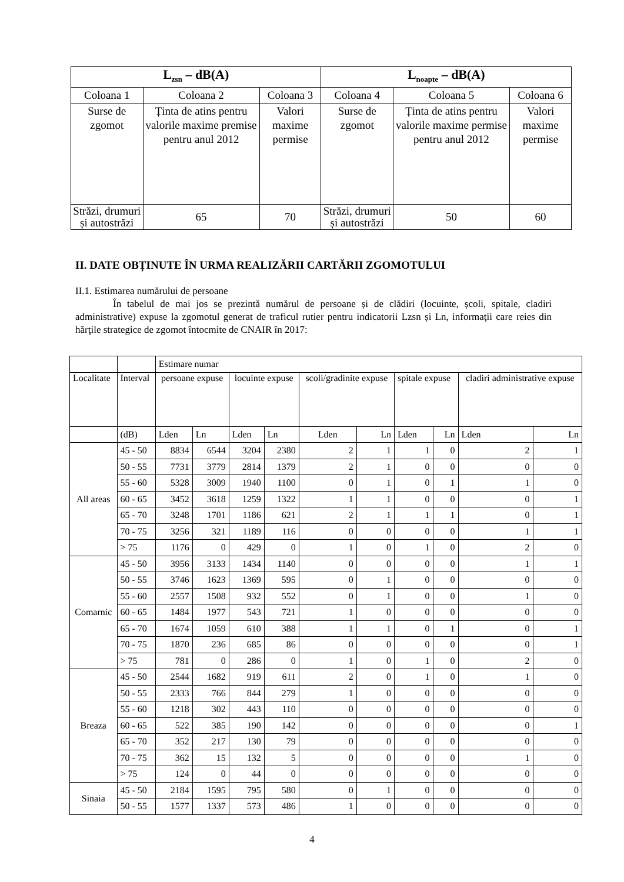| L<sub>zsn</sub> – dB(A) | | | L<sub>noapte</sub> – dB(A) | | |
| --- | --- | --- | --- | --- | --- |
| Coloana 1 | Coloana 2 | Coloana 3 | Coloana 4 | Coloana 5 | Coloana 6 |
| Surse de zgomot | Ținta de atins pentru valorile maxime premise pentru anul 2012 | Valori maxime permise | Surse de zgomot | Ținta de atins pentru valorile maxime permise pentru anul 2012 | Valori maxime permise |
| Străzi, drumuri și autostrăzi | 65 | 70 | Străzi, drumuri și autostrăzi | 50 | 60 |
II. DATE OBȚINUTE ÎN URMA REALIZĂRII CARTĂRII ZGOMOTULUI
II.1. Estimarea numărului de persoane
În tabelul de mai jos se prezintă numărul de persoane și de clădiri (locuinte, școli, spitale, cladiri administrative) expuse la zgomotul generat de traficul rutier pentru indicatorii Lzsn și Ln, informaţii care reies din hărţile strategice de zgomot întocmite de CNAIR în 2017:
| | | Estimare numar | | | | | | | | | |
| Localitate | Interval | persoane expuse | | locuinte expuse | | scoli/gradinite expuse | | spitale expuse | | cladiri administrative expuse | |
| | (dB) | Lden | Ln | Lden | Ln | Lden | Ln | Lden | Ln | Lden | Ln |
| All areas | 45 - 50 | 8834 | 6544 | 3204 | 2380 | 2 | 1 | 1 | 0 | 2 | 1 |
| | 50 - 55 | 7731 | 3779 | 2814 | 1379 | 2 | 1 | 0 | 0 | 0 | 0 |
| | 55 - 60 | 5328 | 3009 | 1940 | 1100 | 0 | 1 | 0 | 1 | 1 | 0 |
| | 60 - 65 | 3452 | 3618 | 1259 | 1322 | 1 | 1 | 0 | 0 | 0 | 1 |
| | 65 - 70 | 3248 | 1701 | 1186 | 621 | 2 | 1 | 1 | 1 | 0 | 1 |
| | 70 - 75 | 3256 | 321 | 1189 | 116 | 0 | 0 | 0 | 0 | 1 | 1 |
| | > 75 | 1176 | 0 | 429 | 0 | 1 | 0 | 1 | 0 | 2 | 0 |
| Comarnic | 45 - 50 | 3956 | 3133 | 1434 | 1140 | 0 | 0 | 0 | 0 | 1 | 1 |
| | 50 - 55 | 3746 | 1623 | 1369 | 595 | 0 | 1 | 0 | 0 | 0 | 0 |
| | 55 - 60 | 2557 | 1508 | 932 | 552 | 0 | 1 | 0 | 0 | 1 | 0 |
| | 60 - 65 | 1484 | 1977 | 543 | 721 | 1 | 0 | 0 | 0 | 0 | 0 |
| | 65 - 70 | 1674 | 1059 | 610 | 388 | 1 | 1 | 0 | 1 | 0 | 1 |
| | 70 - 75 | 1870 | 236 | 685 | 86 | 0 | 0 | 0 | 0 | 0 | 1 |
| | > 75 | 781 | 0 | 286 | 0 | 1 | 0 | 1 | 0 | 2 | 0 |
| Breaza | 45 - 50 | 2544 | 1682 | 919 | 611 | 2 | 0 | 1 | 0 | 1 | 0 |
| | 50 - 55 | 2333 | 766 | 844 | 279 | 1 | 0 | 0 | 0 | 0 | 0 |
| | 55 - 60 | 1218 | 302 | 443 | 110 | 0 | 0 | 0 | 0 | 0 | 0 |
| | 60 - 65 | 522 | 385 | 190 | 142 | 0 | 0 | 0 | 0 | 0 | 1 |
| | 65 - 70 | 352 | 217 | 130 | 79 | 0 | 0 | 0 | 0 | 0 | 0 |
| | 70 - 75 | 362 | 15 | 132 | 5 | 0 | 0 | 0 | 0 | 1 | 0 |
| | > 75 | 124 | 0 | 44 | 0 | 0 | 0 | 0 | 0 | 0 | 0 |
| Sinaia | 45 - 50 | 2184 | 1595 | 795 | 580 | 0 | 1 | 0 | 0 | 0 | 0 |
| | 50 - 55 | 1577 | 1337 | 573 | 486 | 1 | 0 | 0 | 0 | 0 | 0 |
4